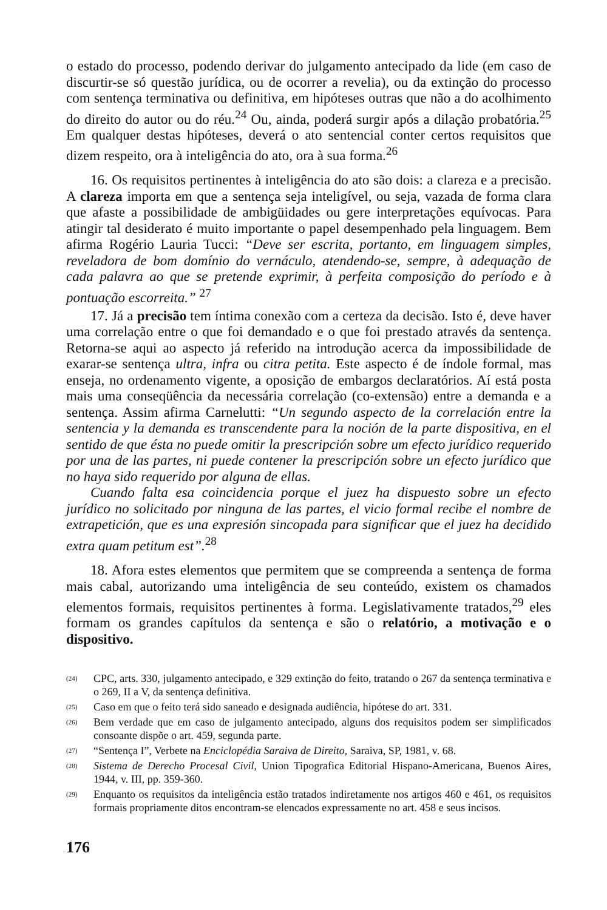o estado do processo, podendo derivar do julgamento antecipado da lide (em caso de discurtir-se só questão jurídica, ou de ocorrer a revelia), ou da extinção do processo com sentença terminativa ou definitiva, em hipóteses outras que não a do acolhimento do direito do autor ou do réu.<sup>24</sup> Ou, ainda, poderá surgir após a dilação probatória.<sup>25</sup> Em qualquer destas hipóteses, deverá o ato sentencial conter certos requisitos que dizem respeito, ora à inteligência do ato, ora à sua forma.<sup>26</sup>
16. Os requisitos pertinentes à inteligência do ato são dois: a clareza e a precisão. A clareza importa em que a sentença seja inteligível, ou seja, vazada de forma clara que afaste a possibilidade de ambigüidades ou gere interpretações equívocas. Para atingir tal desiderato é muito importante o papel desempenhado pela linguagem. Bem afirma Rogério Lauria Tucci: “Deve ser escrita, portanto, em linguagem simples, reveladora de bom domínio do vernáculo, atendendo-se, sempre, à adequação de cada palavra ao que se pretende exprimir, à perfeita composição do período e à pontuação escorreita.” <sup>27</sup>
17. Já a precisão tem íntima conexão com a certeza da decisão. Isto é, deve haver uma correlação entre o que foi demandado e o que foi prestado através da sentença. Retorna-se aqui ao aspecto já referido na introdução acerca da impossibilidade de exarar-se sentença ultra, infra ou citra petita. Este aspecto é de índole formal, mas enseja, no ordenamento vigente, a oposição de embargos declaratórios. Aí está posta mais uma conseqüência da necessária correlação (co-extensão) entre a demanda e a sentença. Assim afirma Carnelutti: “Un segundo aspecto de la correlación entre la sentencia y la demanda es transcendente para la noción de la parte dispositiva, en el sentido de que ésta no puede omitir la prescripción sobre um efecto jurídico requerido por una de las partes, ni puede contener la prescripción sobre un efecto jurídico que no haya sido requerido por alguna de ellas.
Cuando falta esa coincidencia porque el juez ha dispuesto sobre un efecto jurídico no solicitado por ninguna de las partes, el vicio formal recibe el nombre de extrapetición, que es una expresión sincopada para significar que el juez ha decidido extra quam petitum est”.<sup>28</sup>
18. Afora estes elementos que permitem que se compreenda a sentença de forma mais cabal, autorizando uma inteligência de seu conteúdo, existem os chamados elementos formais, requisitos pertinentes à forma. Legislativamente tratados,<sup>29</sup> eles formam os grandes capítulos da sentença e são o relatório, a motivação e o dispositivo.
(24) CPC, arts. 330, julgamento antecipado, e 329 extinção do feito, tratando o 267 da sentença terminativa e o 269, II a V, da sentença definitiva.
(25) Caso em que o feito terá sido saneado e designada audiência, hipótese do art. 331.
(26) Bem verdade que em caso de julgamento antecipado, alguns dos requisitos podem ser simplificados consoante dispõe o art. 459, segunda parte.
(27) “Sentença I”, Verbete na Enciclopédia Saraiva de Direito, Saraiva, SP, 1981, v. 68.
(28) Sistema de Derecho Procesal Civil, Union Tipografica Editorial Hispano-Americana, Buenos Aires, 1944, v. III, pp. 359-360.
(29) Enquanto os requisitos da inteligência estão tratados indiretamente nos artigos 460 e 461, os requisitos formais propriamente ditos encontram-se elencados expressamente no art. 458 e seus incisos.
176